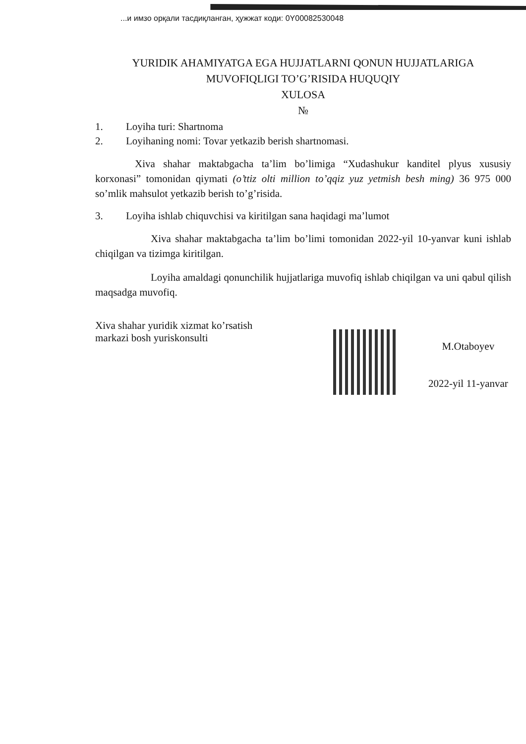...и имзо орқали тасдиқланган, ҳужжат коди: 0Y00082530048
YURIDIK AHAMIYATGA EGA HUJJATLARNI QONUN HUJJATLARIGA
MUVOFIQLIGI TO’G’RISIDA HUQUQIY
XULOSA
№
1. Loyiha turi: Shartnoma
2. Loyihaning nomi: Tovar yetkazib berish shartnomasi.
Xiva shahar maktabgacha ta’lim bo’limiga “Xudashukur kanditel plyus xususiy korxonasi” tomonidan qiymati (o’ttiz olti million to’qqiz yuz yetmish besh ming) 36 975 000 so’mlik mahsulot yetkazib berish to’g’risida.
3. Loyiha ishlab chiquvchisi va kiritilgan sana haqidagi ma’lumot
Xiva shahar maktabgacha ta’lim bo’limi tomonidan 2022-yil 10-yanvar kuni ishlab chiqilgan va tizimga kiritilgan.
Loyiha amaldagi qonunchilik hujjatlariga muvofiq ishlab chiqilgan va uni qabul qilish maqsadga muvofiq.
Xiva shahar yuridik xizmat ko’rsatish markazi bosh yuriskonsulti
M.Otaboyev
2022-yil 11-yanvar